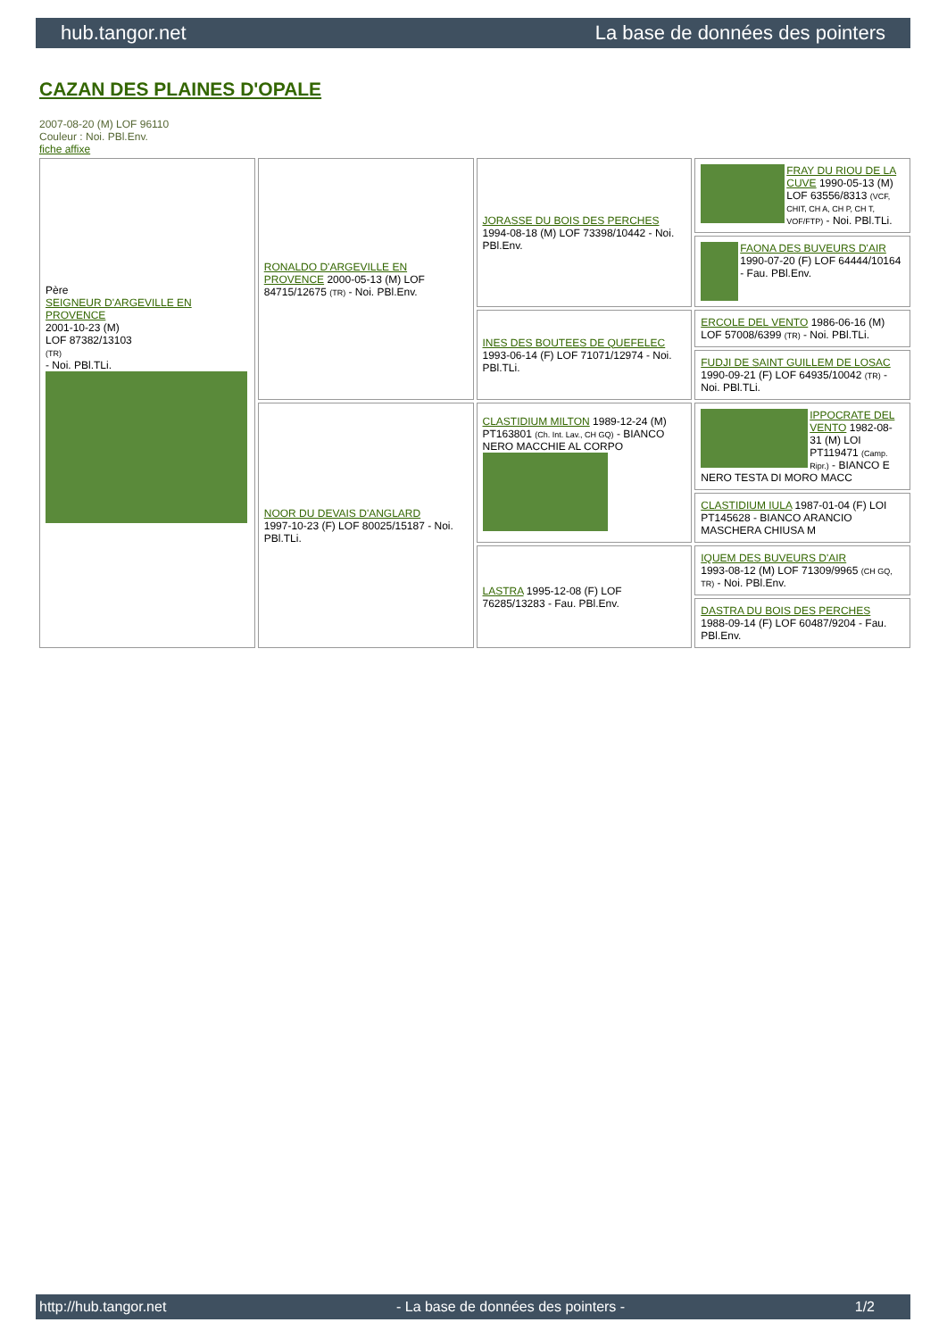hub.tangor.net La base de données des pointers
CAZAN DES PLAINES D'OPALE
2007-08-20 (M) LOF 96110
Couleur : Noi. PBl.Env.
fiche affixe
| Père SEIGNEUR D'ARGEVILLE EN PROVENCE 2001-10-23 (M) LOF 87382/13103 (TR) - Noi. PBl.TLi. | RONALDO D'ARGEVILLE EN PROVENCE 2000-05-13 (M) LOF 84715/12675 (TR) - Noi. PBl.Env. | JORASSE DU BOIS DES PERCHES 1994-08-18 (M) LOF 73398/10442 - Noi. PBl.Env. | FRAY DU RIOU DE LA CUVE 1990-05-13 (M) LOF 63556/8313 (VCF, CHIT, CH A, CH P, CH T, VOF/FTP) - Noi. PBl.TLi. |
| | | | FAONA DES BUVEURS D'AIR 1990-07-20 (F) LOF 64444/10164 - Fau. PBl.Env. |
| | | INES DES BOUTEES DE QUEFELEC 1993-06-14 (F) LOF 71071/12974 - Noi. PBl.TLi. | ERCOLE DEL VENTO 1986-06-16 (M) LOF 57008/6399 (TR) - Noi. PBl.TLi. |
| | | | FUDJI DE SAINT GUILLEM DE LOSAC 1990-09-21 (F) LOF 64935/10042 (TR) - Noi. PBl.TLi. |
| | NOOR DU DEVAIS D'ANGLARD 1997-10-23 (F) LOF 80025/15187 - Noi. PBl.TLi. | CLASTIDIUM MILTON 1989-12-24 (M) PT163801 (Ch. Int. Lav., CH GQ) - BIANCO NERO MACCHIE AL CORPO | IPPOCRATE DEL VENTO 1982-08-31 (M) LOI PT119471 (Camp. Ripr.) - BIANCO E NERO TESTA DI MORO MACC |
| | | | CLASTIDIUM IULA 1987-01-04 (F) LOI PT145628 - BIANCO ARANCIO MASCHERA CHIUSA M |
| | | LASTRA 1995-12-08 (F) LOF 76285/13283 - Fau. PBl.Env. | IQUEM DES BUVEURS D'AIR 1993-08-12 (M) LOF 71309/9965 (CH GQ, TR) - Noi. PBl.Env. |
| | | | DASTRA DU BOIS DES PERCHES 1988-09-14 (F) LOF 60487/9204 - Fau. PBl.Env. |
http://hub.tangor.net - La base de données des pointers - 1/2